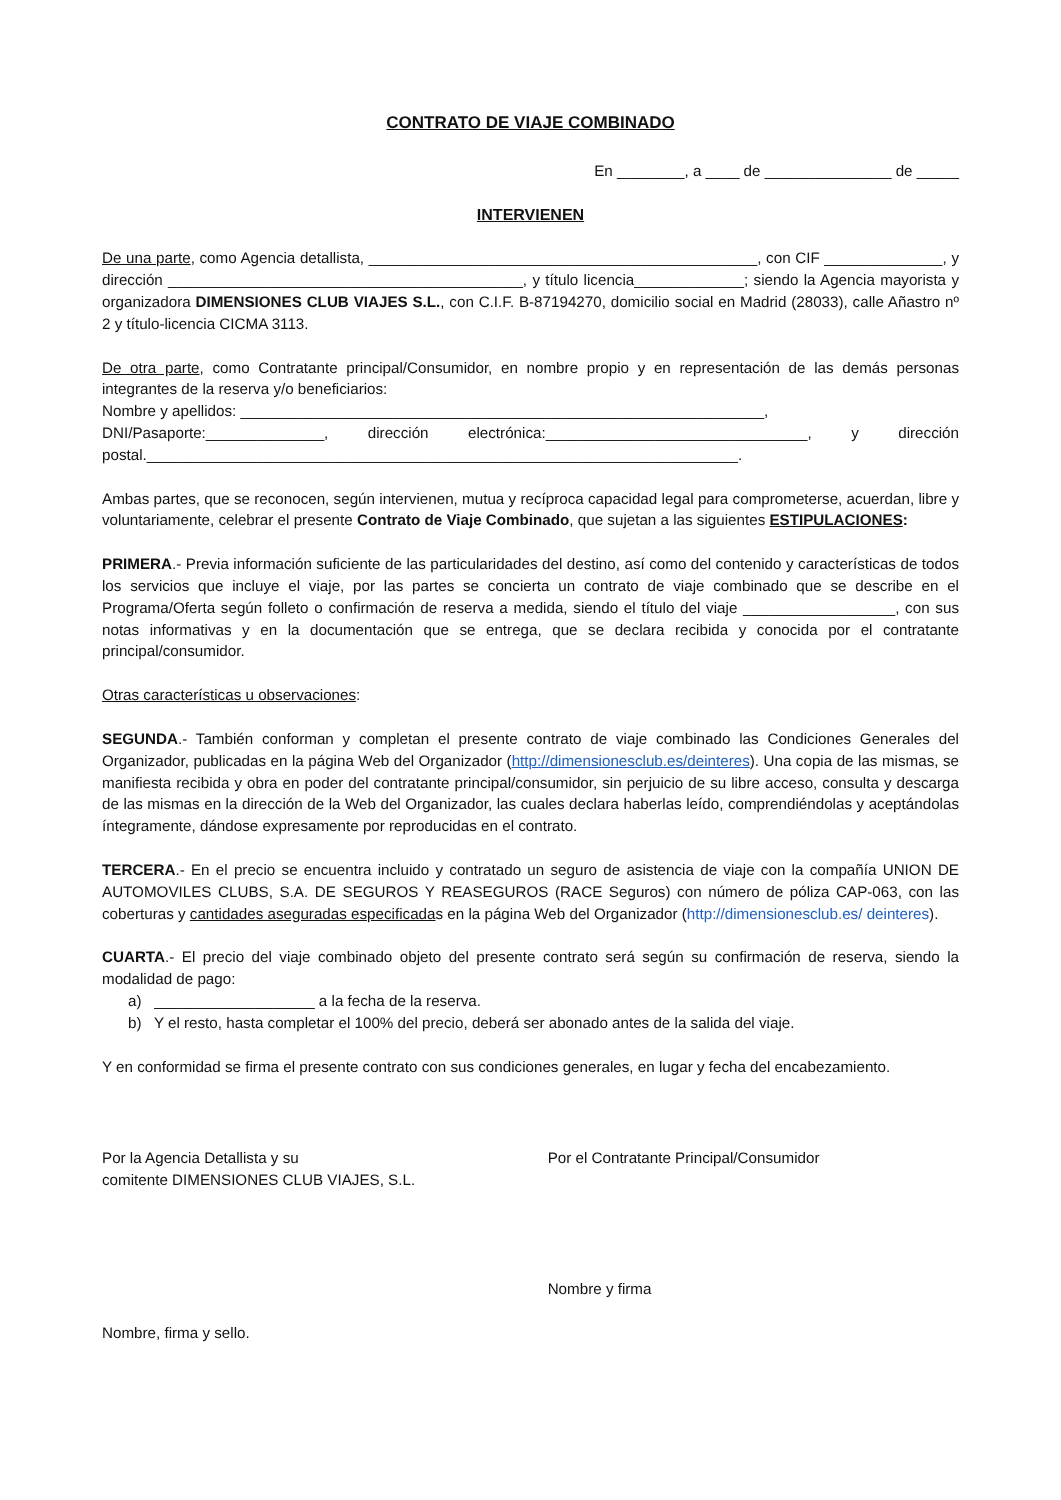CONTRATO DE VIAJE COMBINADO
En ________, a ____ de _______________ de _____
INTERVIENEN
De una parte, como Agencia detallista, ______________________________________________, con CIF ______________, y dirección __________________________________________, y título licencia_____________; siendo la Agencia mayorista y organizadora DIMENSIONES CLUB VIAJES S.L., con C.I.F. B-87194270, domicilio social en Madrid (28033), calle Añastro nº 2 y título-licencia CICMA 3113.
De otra parte, como Contratante principal/Consumidor, en nombre propio y en representación de las demás personas integrantes de la reserva y/o beneficiarios:
Nombre y apellidos: ______________________________________________________________,
DNI/Pasaporte:______________, dirección electrónica:_______________________________, y dirección postal.______________________________________________________________________.
Ambas partes, que se reconocen, según intervienen, mutua y recíproca capacidad legal para comprometerse, acuerdan, libre y voluntariamente, celebrar el presente Contrato de Viaje Combinado, que sujetan a las siguientes ESTIPULACIONES:
PRIMERA.- Previa información suficiente de las particularidades del destino, así como del contenido y características de todos los servicios que incluye el viaje, por las partes se concierta un contrato de viaje combinado que se describe en el Programa/Oferta según folleto o confirmación de reserva a medida, siendo el título del viaje __________________, con sus notas informativas y en la documentación que se entrega, que se declara recibida y conocida por el contratante principal/consumidor.
Otras características u observaciones:
SEGUNDA.- También conforman y completan el presente contrato de viaje combinado las Condiciones Generales del Organizador, publicadas en la página Web del Organizador (http://dimensionesclub.es/deinteres). Una copia de las mismas, se manifiesta recibida y obra en poder del contratante principal/consumidor, sin perjuicio de su libre acceso, consulta y descarga de las mismas en la dirección de la Web del Organizador, las cuales declara haberlas leído, comprendiéndolas y aceptándolas íntegramente, dándose expresamente por reproducidas en el contrato.
TERCERA.- En el precio se encuentra incluido y contratado un seguro de asistencia de viaje con la compañía UNION DE AUTOMOVILES CLUBS, S.A. DE SEGUROS Y REASEGUROS (RACE Seguros) con número de póliza CAP-063, con las coberturas y cantidades aseguradas especificadas en la página Web del Organizador (http://dimensionesclub.es/ deinteres).
CUARTA.- El precio del viaje combinado objeto del presente contrato será según su confirmación de reserva, siendo la modalidad de pago:
a) ___________________ a la fecha de la reserva.
b) Y el resto, hasta completar el 100% del precio, deberá ser abonado antes de la salida del viaje.
Y en conformidad se firma el presente contrato con sus condiciones generales, en lugar y fecha del encabezamiento.
Por la Agencia Detallista y su
comitente DIMENSIONES CLUB VIAJES, S.L.
Nombre, firma y sello.
Por el Contratante Principal/Consumidor
Nombre y firma